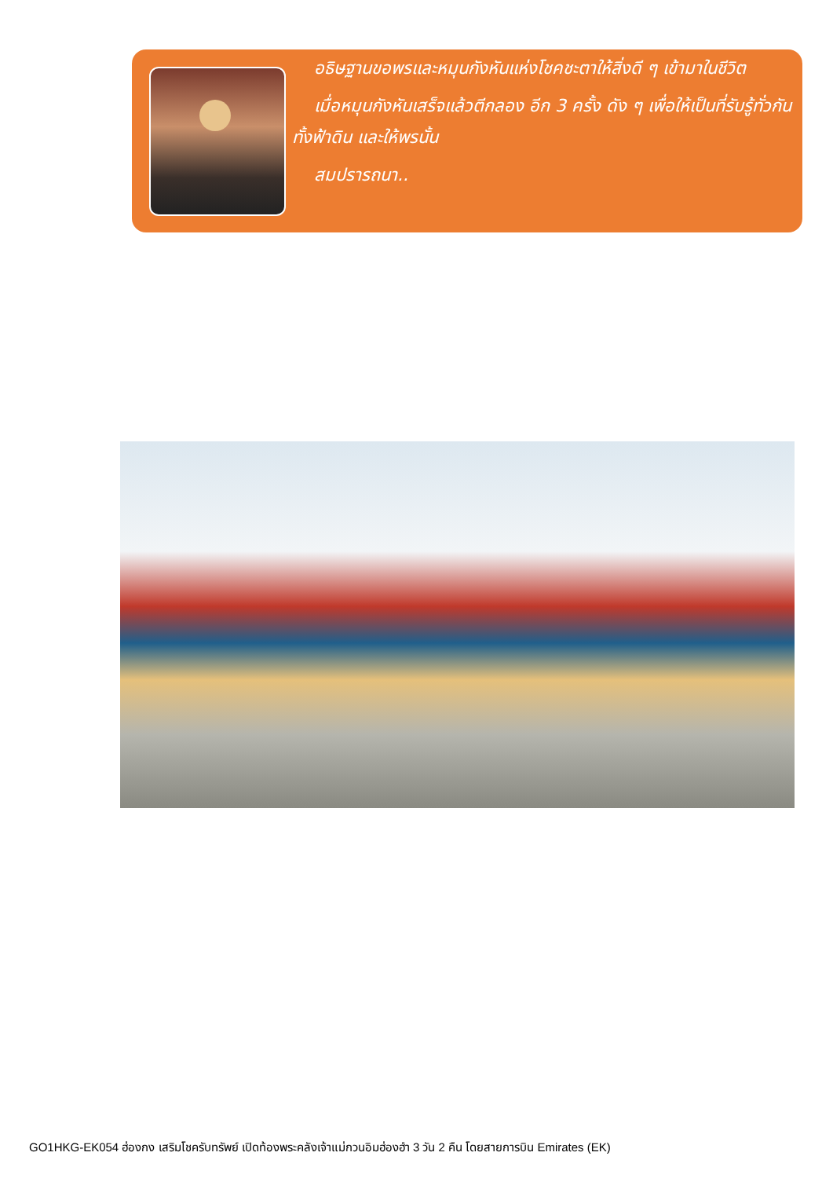อธิษฐานขอพรและหมุนกังหันแห่งโชคชะตาให้สิ่งดี ๆ เข้ามาในชีวิต
เมื่อหมุนกังหันเสร็จแล้วตีกลอง อีก 3 ครั้ง ดัง ๆ เพื่อให้เป็นที่รับรู้ทั่วกันทั้งฟ้าดิน และให้พรนั้น
สมปรารถนา..
GO1HKG-EK054 ฮ่องกง เสริมโชครับทรัพย์ เปิดท้องพระคลังเจ้าแม่กวนอิมฮ่องฮำ 3 วัน 2 คืน โดยสายการบิน Emirates (EK)